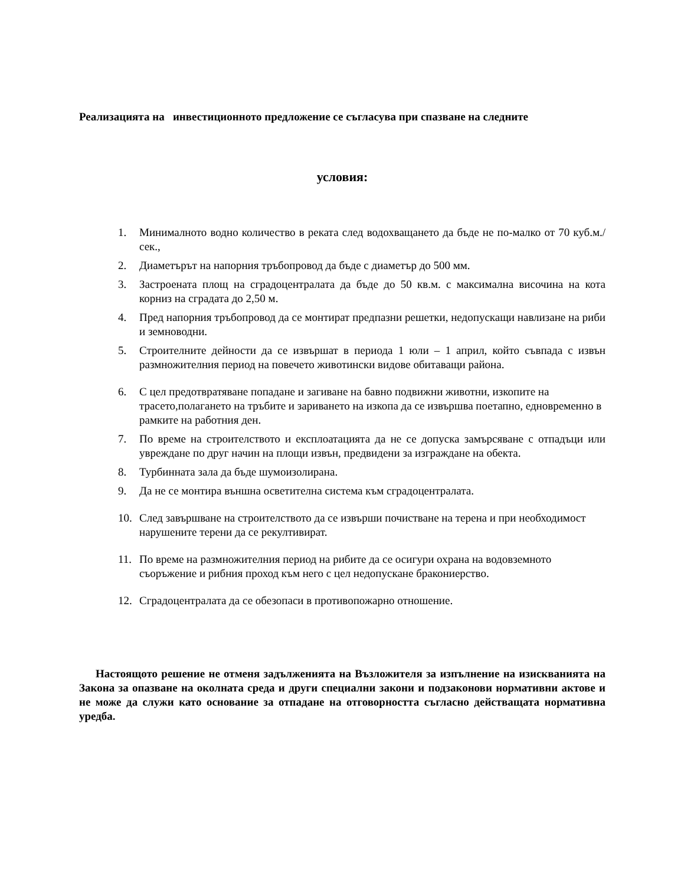Реализацията на инвестиционното предложение се съгласува при спазване на следните
условия:
1. Минималното водно количество в реката след водохващането да бъде не по-малко от 70 куб.м./сек.,
2. Диаметърът на напорния тръбопровод да бъде с диаметър до 500 мм.
3. Застроената площ на сградоцентралата да бъде до 50 кв.м. с максимална височина на кота корниз на сградата до 2,50 м.
4. Пред напорния тръбопровод да се монтират предпазни решетки, недопускащи навлизане на риби и земноводни.
5. Строителните дейности да се извършат в периода 1 юли – 1 април, който съвпада с извън размножителния период на повечето животински видове обитаващи района.
6. С цел предотвратяване попадане и загиване на бавно подвижни животни, изкопите на трасето,полагането на тръбите и зариването на изкопа да се извършва поетапно, едновременно в рамките на работния ден.
7. По време на строителството и експлоатацията да не се допуска замърсяване с отпадъци или увреждане по друг начин на площи извън, предвидени за изграждане на обекта.
8. Турбинната зала да бъде шумоизолирана.
9. Да не се монтира външна осветителна система към сградоцентралата.
10. След завършване на строителството да се извърши почистване на терена и при необходимост нарушените терени да се рекултивират.
11. По време на размножителния период на рибите да се осигури охрана на водовземното съоръжение и рибния проход към него с цел недопускане бракониерство.
12. Сградоцентралата да се обезопаси в противопожарно отношение.
Настоящото решение не отменя задълженията на Възложителя за изпълнение на изискванията на Закона за опазване на околната среда и други специални закони и подзаконови нормативни актове и не може да служи като основание за отпадане на отговорността съгласно действащата нормативна уредба.